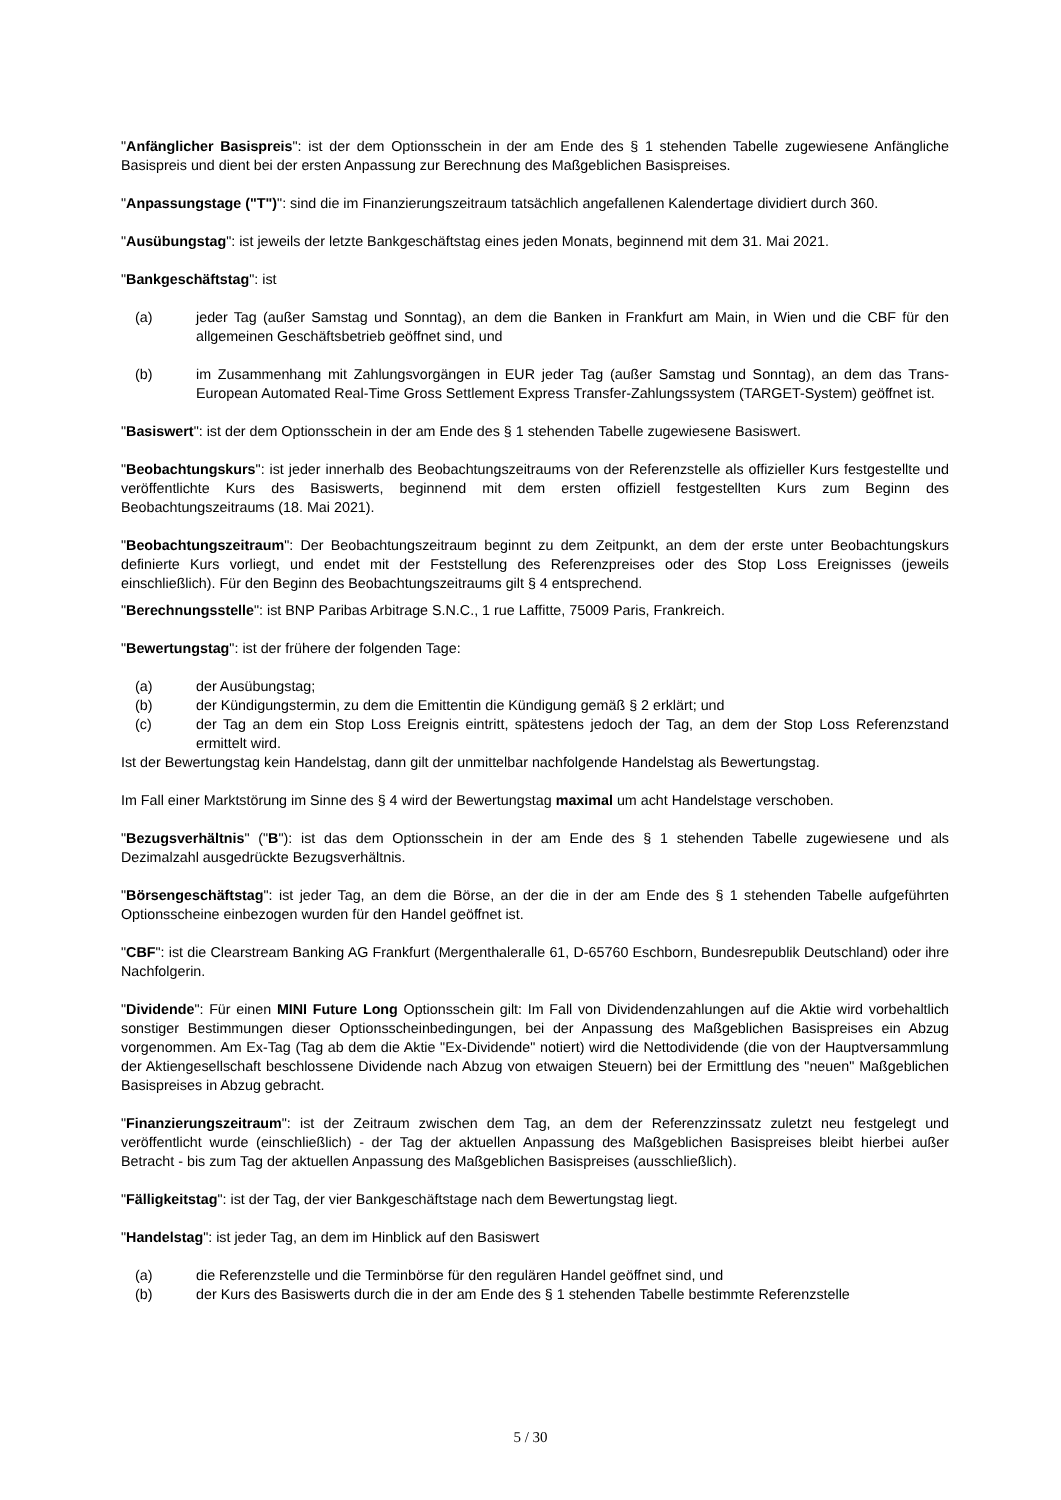"Anfänglicher Basispreis": ist der dem Optionsschein in der am Ende des § 1 stehenden Tabelle zugewiesene Anfängliche Basispreis und dient bei der ersten Anpassung zur Berechnung des Maßgeblichen Basispreises.
"Anpassungstage ("T")": sind die im Finanzierungszeitraum tatsächlich angefallenen Kalendertage dividiert durch 360.
"Ausübungstag": ist jeweils der letzte Bankgeschäftstag eines jeden Monats, beginnend mit dem 31. Mai 2021.
"Bankgeschäftstag": ist
(a) jeder Tag (außer Samstag und Sonntag), an dem die Banken in Frankfurt am Main, in Wien und die CBF für den allgemeinen Geschäftsbetrieb geöffnet sind, und
(b) im Zusammenhang mit Zahlungsvorgängen in EUR jeder Tag (außer Samstag und Sonntag), an dem das Trans-European Automated Real-Time Gross Settlement Express Transfer-Zahlungssystem (TARGET-System) geöffnet ist.
"Basiswert": ist der dem Optionsschein in der am Ende des § 1 stehenden Tabelle zugewiesene Basiswert.
"Beobachtungskurs": ist jeder innerhalb des Beobachtungszeitraums von der Referenzstelle als offizieller Kurs festgestellte und veröffentlichte Kurs des Basiswerts, beginnend mit dem ersten offiziell festgestellten Kurs zum Beginn des Beobachtungszeitraums (18. Mai 2021).
"Beobachtungszeitraum": Der Beobachtungszeitraum beginnt zu dem Zeitpunkt, an dem der erste unter Beobachtungskurs definierte Kurs vorliegt, und endet mit der Feststellung des Referenzpreises oder des Stop Loss Ereignisses (jeweils einschließlich). Für den Beginn des Beobachtungszeitraums gilt § 4 entsprechend.
"Berechnungsstelle": ist BNP Paribas Arbitrage S.N.C., 1 rue Laffitte, 75009 Paris, Frankreich.
"Bewertungstag": ist der frühere der folgenden Tage:
(a) der Ausübungstag;
(b) der Kündigungstermin, zu dem die Emittentin die Kündigung gemäß § 2 erklärt; und
(c) der Tag an dem ein Stop Loss Ereignis eintritt, spätestens jedoch der Tag, an dem der Stop Loss Referenzstand ermittelt wird.
Ist der Bewertungstag kein Handelstag, dann gilt der unmittelbar nachfolgende Handelstag als Bewertungstag.
Im Fall einer Marktstörung im Sinne des § 4 wird der Bewertungstag maximal um acht Handelstage verschoben.
"Bezugsverhältnis" ("B"): ist das dem Optionsschein in der am Ende des § 1 stehenden Tabelle zugewiesene und als Dezimalzahl ausgedrückte Bezugsverhältnis.
"Börsengeschäftstag": ist jeder Tag, an dem die Börse, an der die in der am Ende des § 1 stehenden Tabelle aufgeführten Optionsscheine einbezogen wurden für den Handel geöffnet ist.
"CBF": ist die Clearstream Banking AG Frankfurt (Mergenthaleralle 61, D-65760 Eschborn, Bundesrepublik Deutschland) oder ihre Nachfolgerin.
"Dividende": Für einen MINI Future Long Optionsschein gilt: Im Fall von Dividendenzahlungen auf die Aktie wird vorbehaltlich sonstiger Bestimmungen dieser Optionsscheinbedingungen, bei der Anpassung des Maßgeblichen Basispreises ein Abzug vorgenommen. Am Ex-Tag (Tag ab dem die Aktie "Ex-Dividende" notiert) wird die Nettodividende (die von der Hauptversammlung der Aktiengesellschaft beschlossene Dividende nach Abzug von etwaigen Steuern) bei der Ermittlung des "neuen" Maßgeblichen Basispreises in Abzug gebracht.
"Finanzierungszeitraum": ist der Zeitraum zwischen dem Tag, an dem der Referenzzinssatz zuletzt neu festgelegt und veröffentlicht wurde (einschließlich) - der Tag der aktuellen Anpassung des Maßgeblichen Basispreises bleibt hierbei außer Betracht - bis zum Tag der aktuellen Anpassung des Maßgeblichen Basispreises (ausschließlich).
"Fälligkeitstag": ist der Tag, der vier Bankgeschäftstage nach dem Bewertungstag liegt.
"Handelstag": ist jeder Tag, an dem im Hinblick auf den Basiswert
(a) die Referenzstelle und die Terminbörse für den regulären Handel geöffnet sind, und
(b) der Kurs des Basiswerts durch die in der am Ende des § 1 stehenden Tabelle bestimmte Referenzstelle
5 / 30